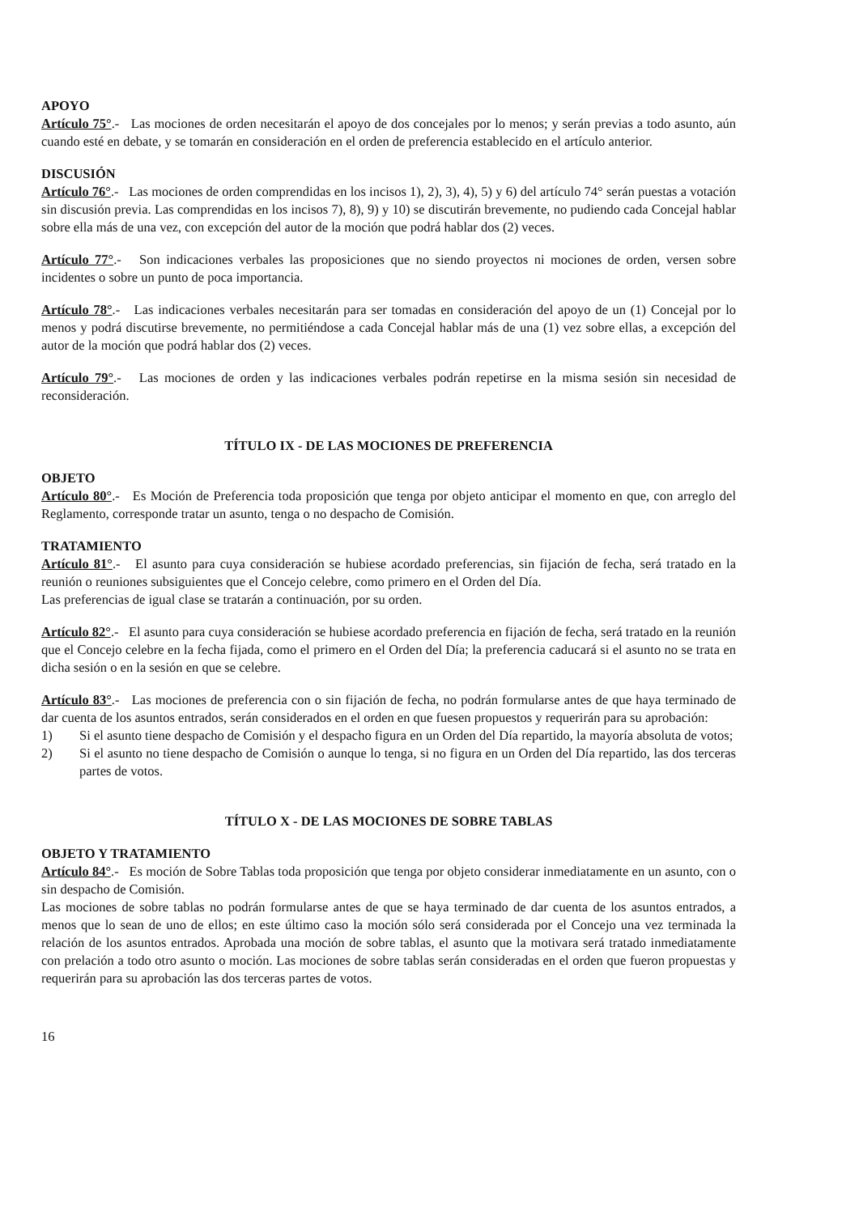APOYO
Artículo 75°.- Las mociones de orden necesitarán el apoyo de dos concejales por lo menos; y serán previas a todo asunto, aún cuando esté en debate, y se tomarán en consideración en el orden de preferencia establecido en el artículo anterior.
DISCUSIÓN
Artículo 76°.- Las mociones de orden comprendidas en los incisos 1), 2), 3), 4), 5) y 6) del artículo 74° serán puestas a votación sin discusión previa. Las comprendidas en los incisos 7), 8), 9) y 10) se discutirán brevemente, no pudiendo cada Concejal hablar sobre ella más de una vez, con excepción del autor de la moción que podrá hablar dos (2) veces.
Artículo 77°.- Son indicaciones verbales las proposiciones que no siendo proyectos ni mociones de orden, versen sobre incidentes o sobre un punto de poca importancia.
Artículo 78°.- Las indicaciones verbales necesitarán para ser tomadas en consideración del apoyo de un (1) Concejal por lo menos y podrá discutirse brevemente, no permitiéndose a cada Concejal hablar más de una (1) vez sobre ellas, a excepción del autor de la moción que podrá hablar dos (2) veces.
Artículo 79°.- Las mociones de orden y las indicaciones verbales podrán repetirse en la misma sesión sin necesidad de reconsideración.
TÍTULO IX - DE LAS MOCIONES DE PREFERENCIA
OBJETO
Artículo 80°.- Es Moción de Preferencia toda proposición que tenga por objeto anticipar el momento en que, con arreglo del Reglamento, corresponde tratar un asunto, tenga o no despacho de Comisión.
TRATAMIENTO
Artículo 81°.- El asunto para cuya consideración se hubiese acordado preferencias, sin fijación de fecha, será tratado en la reunión o reuniones subsiguientes que el Concejo celebre, como primero en el Orden del Día.
Las preferencias de igual clase se tratarán a continuación, por su orden.
Artículo 82°.- El asunto para cuya consideración se hubiese acordado preferencia en fijación de fecha, será tratado en la reunión que el Concejo celebre en la fecha fijada, como el primero en el Orden del Día; la preferencia caducará si el asunto no se trata en dicha sesión o en la sesión en que se celebre.
Artículo 83°.- Las mociones de preferencia con o sin fijación de fecha, no podrán formularse antes de que haya terminado de dar cuenta de los asuntos entrados, serán considerados en el orden en que fuesen propuestos y requerirán para su aprobación:
1) Si el asunto tiene despacho de Comisión y el despacho figura en un Orden del Día repartido, la mayoría absoluta de votos;
2) Si el asunto no tiene despacho de Comisión o aunque lo tenga, si no figura en un Orden del Día repartido, las dos terceras partes de votos.
TÍTULO X - DE LAS MOCIONES DE SOBRE TABLAS
OBJETO Y TRATAMIENTO
Artículo 84°.- Es moción de Sobre Tablas toda proposición que tenga por objeto considerar inmediatamente en un asunto, con o sin despacho de Comisión.
Las mociones de sobre tablas no podrán formularse antes de que se haya terminado de dar cuenta de los asuntos entrados, a menos que lo sean de uno de ellos; en este último caso la moción sólo será considerada por el Concejo una vez terminada la relación de los asuntos entrados. Aprobada una moción de sobre tablas, el asunto que la motivara será tratado inmediatamente con prelación a todo otro asunto o moción. Las mociones de sobre tablas serán consideradas en el orden que fueron propuestas y requerirán para su aprobación las dos terceras partes de votos.
16